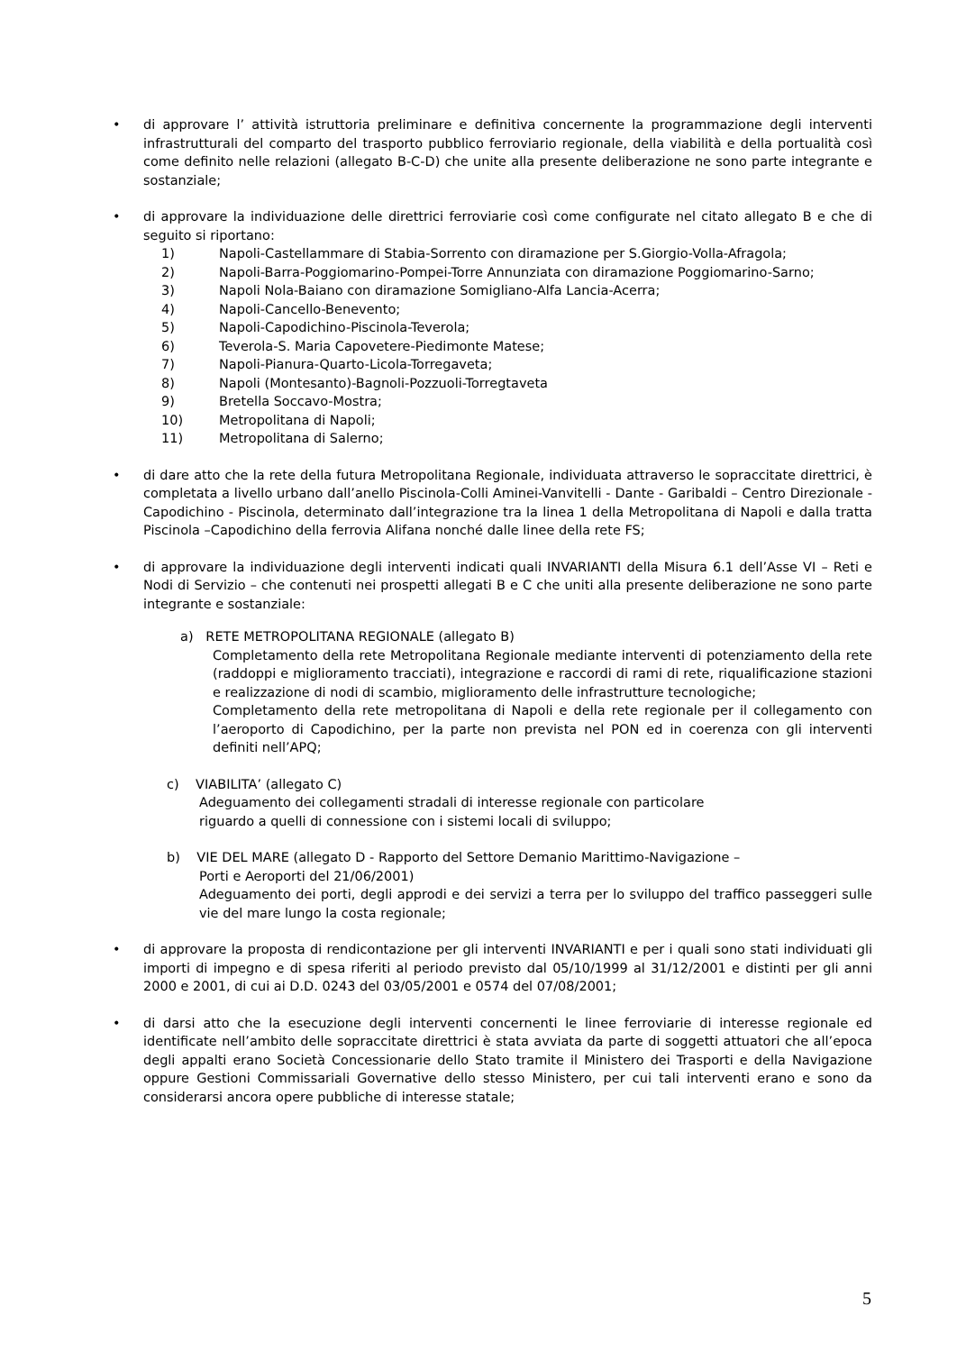• di approvare l’ attività istruttoria preliminare e definitiva concernente la programmazione degli interventi infrastrutturali del comparto del trasporto pubblico ferroviario regionale, della viabilità e della portualità così come definito nelle relazioni (allegato B-C-D) che unite alla presente deliberazione ne sono parte integrante e sostanziale;
• di approvare la individuazione delle direttrici ferroviarie così come configurate nel citato allegato B e che di seguito si riportano:
1) Napoli-Castellammare di Stabia-Sorrento con diramazione per S.Giorgio-Volla-Afragola;
2) Napoli-Barra-Poggiomarino-Pompei-Torre Annunziata con diramazione Poggiomarino-Sarno;
3) Napoli Nola-Baiano con diramazione Somigliano-Alfa Lancia-Acerra;
4) Napoli-Cancello-Benevento;
5) Napoli-Capodichino-Piscinola-Teverola;
6) Teverola-S. Maria Capovetere-Piedimonte Matese;
7) Napoli-Pianura-Quarto-Licola-Torregaveta;
8) Napoli (Montesanto)-Bagnoli-Pozzuoli-Torregtaveta
9) Bretella Soccavo-Mostra;
10) Metropolitana di Napoli;
11) Metropolitana di Salerno;
• di dare atto che la rete della futura Metropolitana Regionale, individuata attraverso le sopraccitate direttrici, è completata a livello urbano dall’anello Piscinola-Colli Aminei-Vanvitelli - Dante - Garibaldi – Centro Direzionale - Capodichino - Piscinola, determinato dall’integrazione tra la linea 1 della Metropolitana di Napoli e dalla tratta Piscinola –Capodichino della ferrovia Alifana nonché dalle linee della rete FS;
• di approvare la individuazione degli interventi indicati quali INVARIANTI della Misura 6.1 dell’Asse VI – Reti e Nodi di Servizio – che contenuti nei prospetti allegati B e C che uniti alla presente deliberazione ne sono parte integrante e sostanziale:
a) RETE METROPOLITANA REGIONALE (allegato B)
Completamento della rete Metropolitana Regionale mediante interventi di potenziamento della rete (raddoppi e miglioramento tracciati), integrazione e raccordi di rami di rete, riqualificazione stazioni e realizzazione di nodi di scambio, miglioramento delle infrastrutture tecnologiche;
Completamento della rete metropolitana di Napoli e della rete regionale per il collegamento con l’aeroporto di Capodichino, per la parte non prevista nel PON ed in coerenza con gli interventi definiti nell’APQ;
c) VIABILITA’ (allegato C)
Adeguamento dei collegamenti stradali di interesse regionale con particolare
riguardo a quelli di connessione con i sistemi locali di sviluppo;
b) VIE DEL MARE (allegato D - Rapporto del Settore Demanio Marittimo-Navigazione –
Porti e Aeroporti del 21/06/2001)
Adeguamento dei porti, degli approdi e dei servizi a terra per lo sviluppo del traffico passeggeri sulle vie del mare lungo la costa regionale;
• di approvare la proposta di rendicontazione per gli interventi INVARIANTI e per i quali sono stati individuati gli importi di impegno e di spesa riferiti al periodo previsto dal 05/10/1999 al 31/12/2001 e distinti per gli anni 2000 e 2001, di cui ai D.D. 0243 del 03/05/2001 e 0574 del 07/08/2001;
• di darsi atto che la esecuzione degli interventi concernenti le linee ferroviarie di interesse regionale ed identificate nell’ambito delle sopraccitate direttrici è stata avviata da parte di soggetti attuatori che all’epoca degli appalti erano Società Concessionarie dello Stato tramite il Ministero dei Trasporti e della Navigazione oppure Gestioni Commissariali Governative dello stesso Ministero, per cui tali interventi erano e sono da considerarsi ancora opere pubbliche di interesse statale;
5